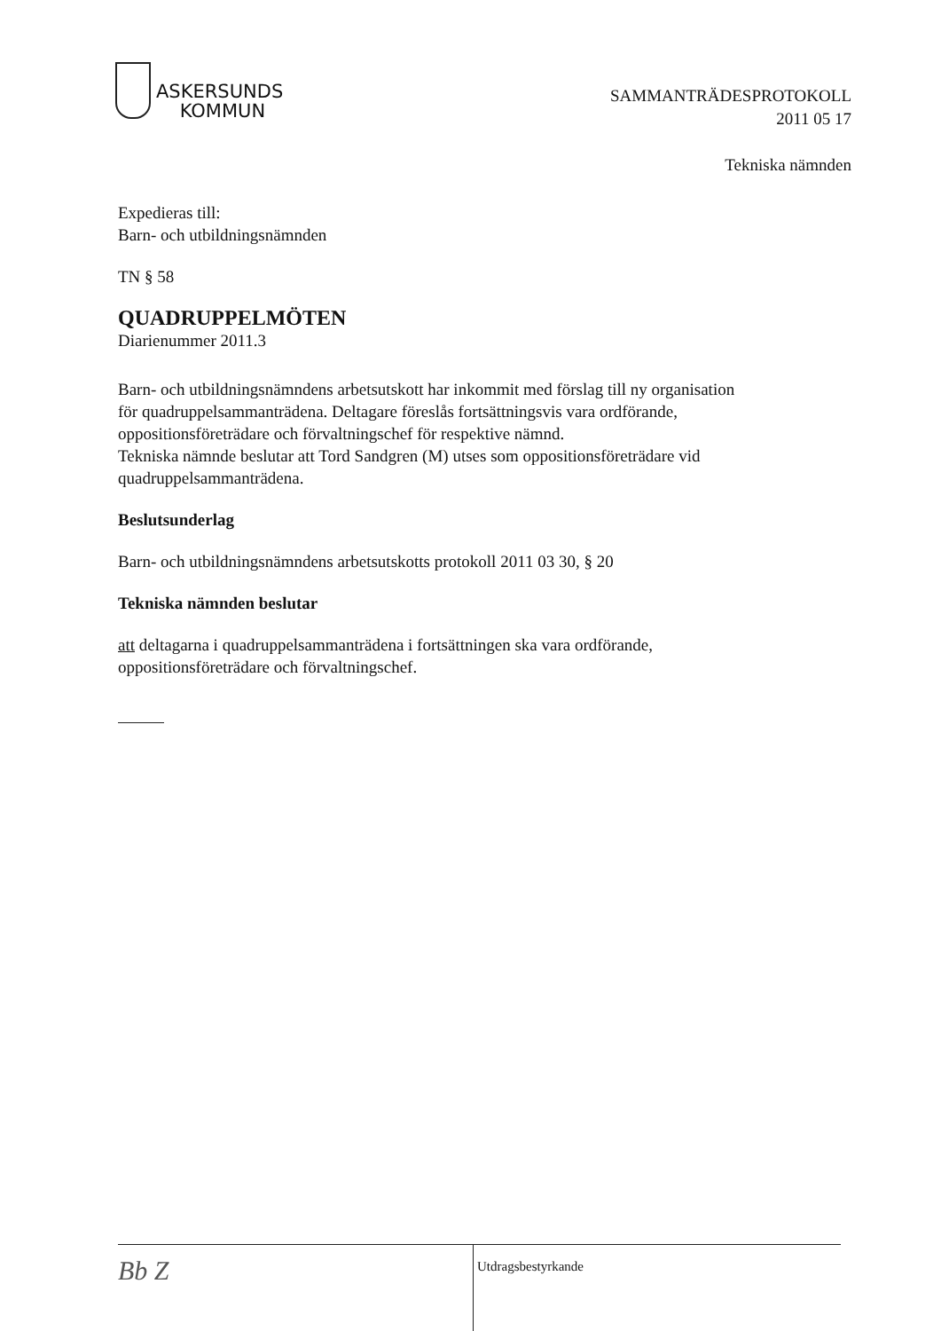ASKERSUNDS
KOMMUN
SAMMANTRÄDESPROTOKOLL
2011 05 17
Tekniska nämnden
Expedieras till:
Barn- och utbildningsnämnden
TN § 58
QUADRUPPELMÖTEN
Diarienummer 2011.3
Barn- och utbildningsnämndens arbetsutskott har inkommit med förslag till ny organisation
för quadruppelsammanträdena. Deltagare föreslås fortsättningsvis vara ordförande,
oppositionsföreträdare och förvaltningschef för respektive nämnd.
Tekniska nämnde beslutar att Tord Sandgren (M) utses som oppositionsföreträdare vid
quadruppelsammanträdena.
Beslutsunderlag
Barn- och utbildningsnämndens arbetsutskotts protokoll 2011 03 30, § 20
Tekniska nämnden beslutar
att deltagarna i quadruppelsammanträdena i fortsättningen ska vara ordförande,
oppositionsföreträdare och förvaltningschef.
Bb Z
Utdragsbestyrkande